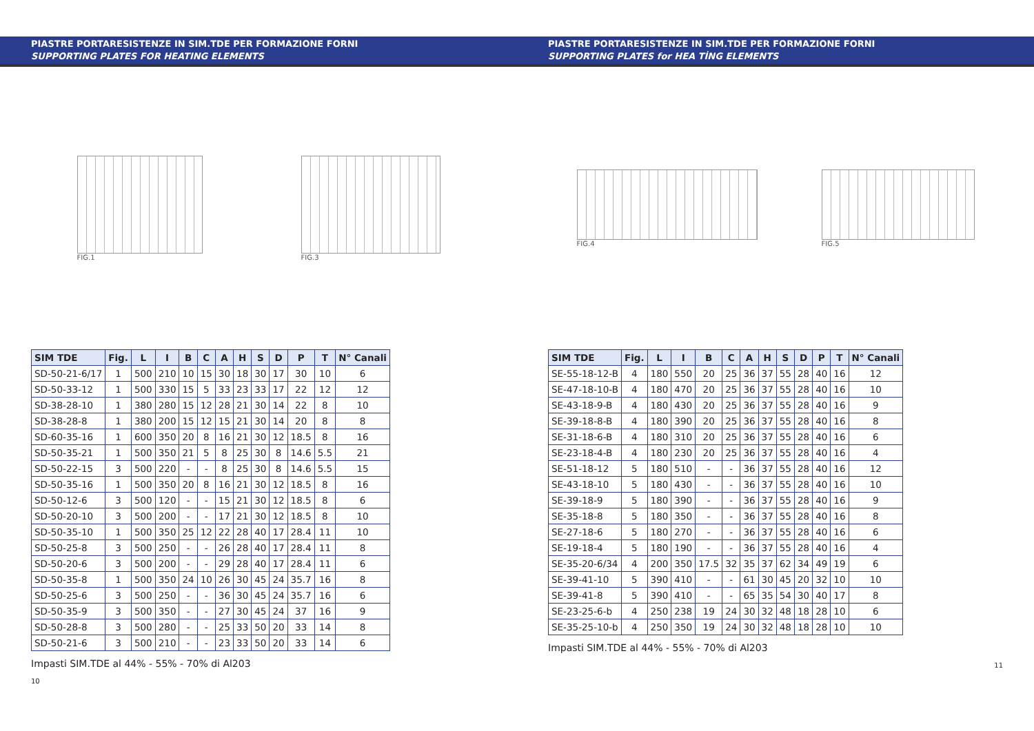PIASTRE PORTARESISTENZE IN SIM.TDE PER FORMAZIONE FORNI
SUPPORTING PLATES FOR HEATING ELEMENTS
FIG.1 FIG.3
| SIM TDE | Fig. | L | I | B | C | A | H | S | D | P | T | N° Canali |
| --- | --- | --- | --- | --- | --- | --- | --- | --- | --- | --- | --- | --- |
| SD-50-21-6/17 | 1 | 500 | 210 | 10 | 15 | 30 | 18 | 30 | 17 | 30 | 10 | 6 |
| SD-50-33-12 | 1 | 500 | 330 | 15 | 5 | 33 | 23 | 33 | 17 | 22 | 12 | 12 |
| SD-38-28-10 | 1 | 380 | 280 | 15 | 12 | 28 | 21 | 30 | 14 | 22 | 8 | 10 |
| SD-38-28-8 | 1 | 380 | 200 | 15 | 12 | 15 | 21 | 30 | 14 | 20 | 8 | 8 |
| SD-60-35-16 | 1 | 600 | 350 | 20 | 8 | 16 | 21 | 30 | 12 | 18.5 | 8 | 16 |
| SD-50-35-21 | 1 | 500 | 350 | 21 | 5 | 8 | 25 | 30 | 8 | 14.6 | 5.5 | 21 |
| SD-50-22-15 | 3 | 500 | 220 | - | - | 8 | 25 | 30 | 8 | 14.6 | 5.5 | 15 |
| SD-50-35-16 | 1 | 500 | 350 | 20 | 8 | 16 | 21 | 30 | 12 | 18.5 | 8 | 16 |
| SD-50-12-6 | 3 | 500 | 120 | - | - | 15 | 21 | 30 | 12 | 18.5 | 8 | 6 |
| SD-50-20-10 | 3 | 500 | 200 | - | - | 17 | 21 | 30 | 12 | 18.5 | 8 | 10 |
| SD-50-35-10 | 1 | 500 | 350 | 25 | 12 | 22 | 28 | 40 | 17 | 28.4 | 11 | 10 |
| SD-50-25-8 | 3 | 500 | 250 | - | - | 26 | 28 | 40 | 17 | 28.4 | 11 | 8 |
| SD-50-20-6 | 3 | 500 | 200 | - | - | 29 | 28 | 40 | 17 | 28.4 | 11 | 6 |
| SD-50-35-8 | 1 | 500 | 350 | 24 | 10 | 26 | 30 | 45 | 24 | 35.7 | 16 | 8 |
| SD-50-25-6 | 3 | 500 | 250 | - | - | 36 | 30 | 45 | 24 | 35.7 | 16 | 6 |
| SD-50-35-9 | 3 | 500 | 350 | - | - | 27 | 30 | 45 | 24 | 37 | 16 | 9 |
| SD-50-28-8 | 3 | 500 | 280 | - | - | 25 | 33 | 50 | 20 | 33 | 14 | 8 |
| SD-50-21-6 | 3 | 500 | 210 | - | - | 23 | 33 | 50 | 20 | 33 | 14 | 6 |
Impasti SIM.TDE al 44% - 55% - 70% di Al203
10
PIASTRE PORTARESISTENZE IN SIM.TDE PER FORMAZIONE FORNI
SUPPORTING PLATES for HEA TİNG ELEMENTS
FIG.4 FIG.5
| SIM TDE | Fig. | L | I | B | C | A | H | S | D | P | T | N° Canali |
| --- | --- | --- | --- | --- | --- | --- | --- | --- | --- | --- | --- | --- |
| SE-55-18-12-B | 4 | 180 | 550 | 20 | 25 | 36 | 37 | 55 | 28 | 40 | 16 | 12 |
| SE-47-18-10-B | 4 | 180 | 470 | 20 | 25 | 36 | 37 | 55 | 28 | 40 | 16 | 10 |
| SE-43-18-9-B | 4 | 180 | 430 | 20 | 25 | 36 | 37 | 55 | 28 | 40 | 16 | 9 |
| SE-39-18-8-B | 4 | 180 | 390 | 20 | 25 | 36 | 37 | 55 | 28 | 40 | 16 | 8 |
| SE-31-18-6-B | 4 | 180 | 310 | 20 | 25 | 36 | 37 | 55 | 28 | 40 | 16 | 6 |
| SE-23-18-4-B | 4 | 180 | 230 | 20 | 25 | 36 | 37 | 55 | 28 | 40 | 16 | 4 |
| SE-51-18-12 | 5 | 180 | 510 | - | - | 36 | 37 | 55 | 28 | 40 | 16 | 12 |
| SE-43-18-10 | 5 | 180 | 430 | - | - | 36 | 37 | 55 | 28 | 40 | 16 | 10 |
| SE-39-18-9 | 5 | 180 | 390 | - | - | 36 | 37 | 55 | 28 | 40 | 16 | 9 |
| SE-35-18-8 | 5 | 180 | 350 | - | - | 36 | 37 | 55 | 28 | 40 | 16 | 8 |
| SE-27-18-6 | 5 | 180 | 270 | - | - | 36 | 37 | 55 | 28 | 40 | 16 | 6 |
| SE-19-18-4 | 5 | 180 | 190 | - | - | 36 | 37 | 55 | 28 | 40 | 16 | 4 |
| SE-35-20-6/34 | 4 | 200 | 350 | 17.5 | 32 | 35 | 37 | 62 | 34 | 49 | 19 | 6 |
| SE-39-41-10 | 5 | 390 | 410 | - | - | 61 | 30 | 45 | 20 | 32 | 10 | 10 |
| SE-39-41-8 | 5 | 390 | 410 | - | - | 65 | 35 | 54 | 30 | 40 | 17 | 8 |
| SE-23-25-6-b | 4 | 250 | 238 | 19 | 24 | 30 | 32 | 48 | 18 | 28 | 10 | 6 |
| SE-35-25-10-b | 4 | 250 | 350 | 19 | 24 | 30 | 32 | 48 | 18 | 28 | 10 | 10 |
Impasti SIM.TDE al 44% - 55% - 70% di Al203
11